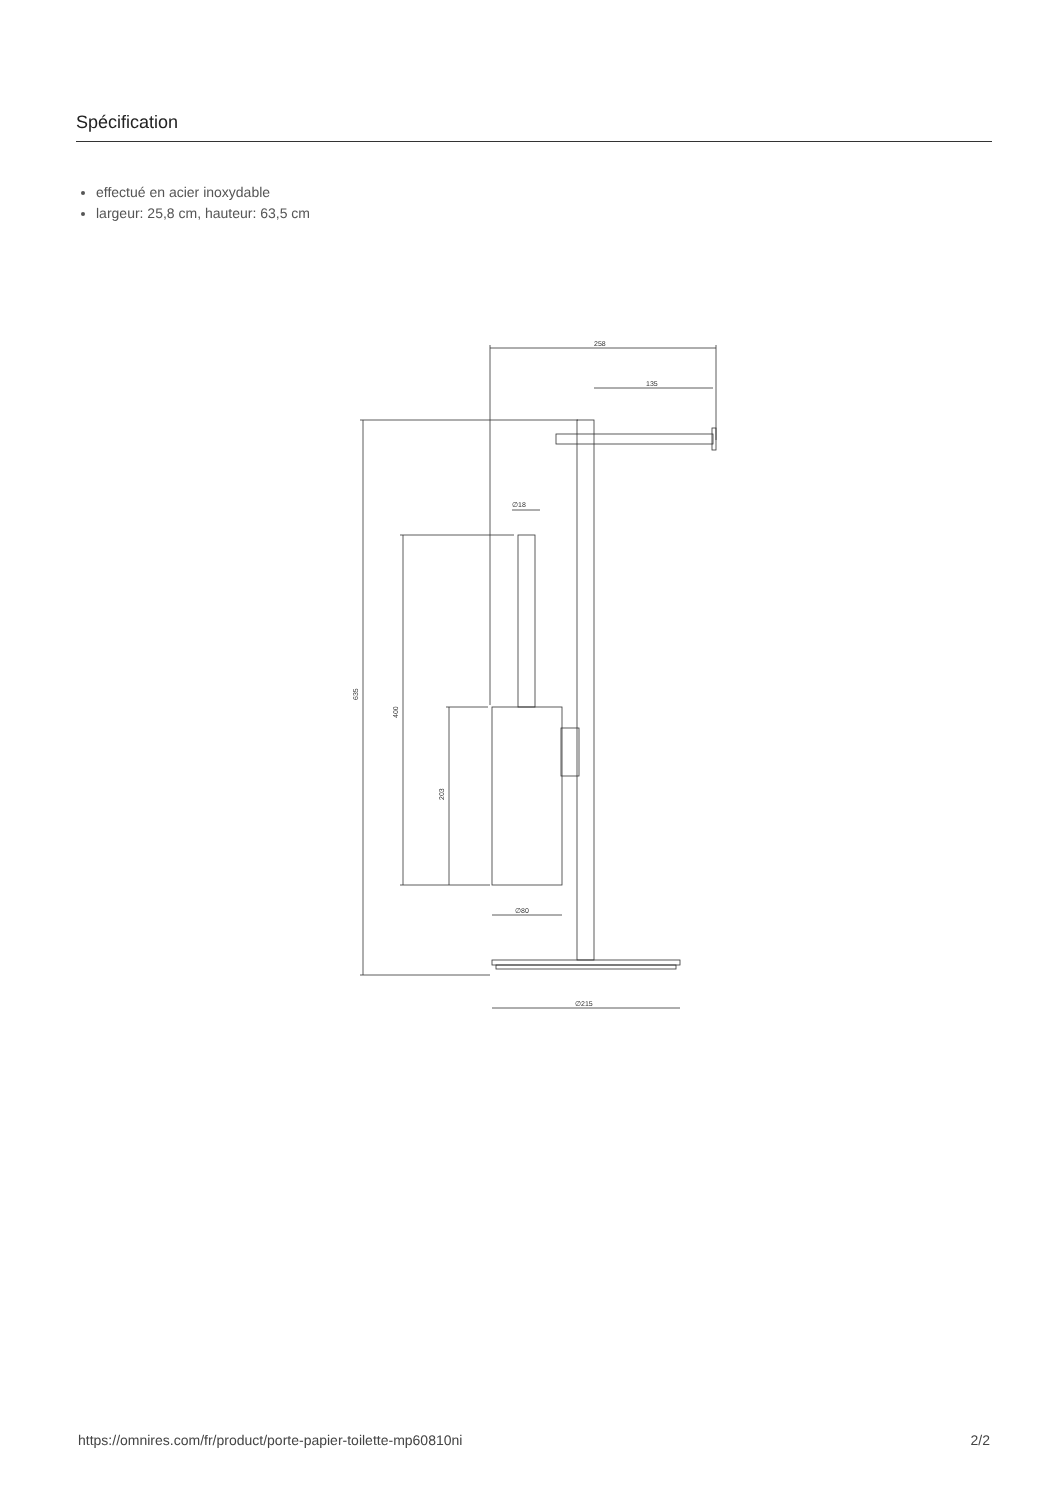Spécification
effectué en acier inoxydable
largeur: 25,8 cm, hauteur: 63,5 cm
258
135
635
400
203
∅80
∅215
∅18
https://omnires.com/fr/product/porte-papier-toilette-mp60810ni 2/2